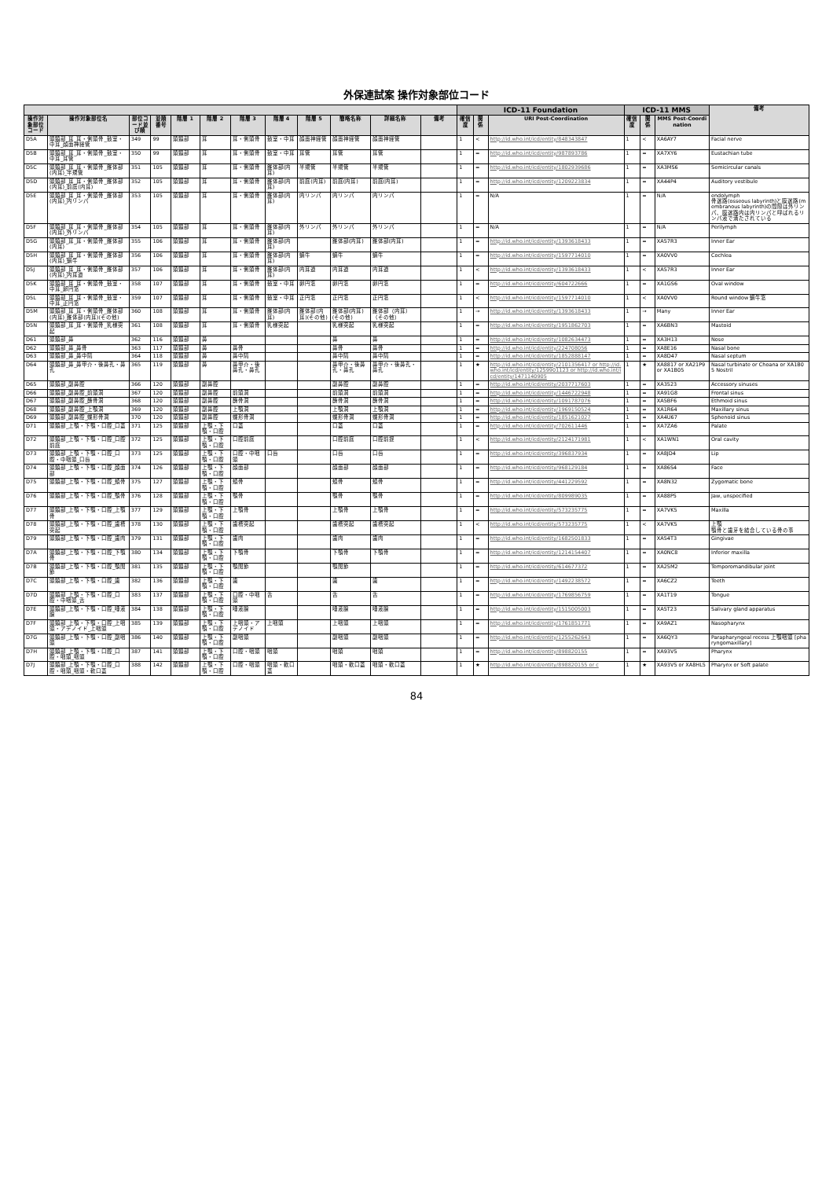外保連試案 操作対象部位コード
| | | | | | | | | | | | | ICD-11 Foundation | | | ICD-11 MMS | | | 備考 |
| --- | --- | --- | --- | --- | --- | --- | --- | --- | --- | --- | --- | --- | --- | --- | --- | --- | --- | --- |
| 操作対象部位コード | 操作対象部位名 | 部位コード並び順 | 並順番号 | 階層 1 | 階層 2 | 階層 3 | 階層 4 | 階層 5 | 簡略名称 | 詳細名称 | 備考 | 確信度 | 関係 | URI Post-Coordination | 確信度 | 関係 | MMS Post-Coordination | |
| D5A | 頭頸部_耳_耳・側頭骨_鼓室・中耳_顔面神経管 | 349 | 99 | 頭頸部 | 耳 | 耳・側頭骨 | 鼓室・中耳 | 顔面神経管 | 顔面神経管 | 顔面神経管 | | 1 | < | http://id.who.int/icd/entity/848343847 | 1 | < | XA6AY7 | Facial nerve |
| D5B | 頭頸部_耳_耳・側頭骨_鼓室・中耳_耳管 | 350 | 99 | 頭頸部 | 耳 | 耳・側頭骨 | 鼓室・中耳 | 耳管 | 耳管 | 耳管 | | 1 | = | http://id.who.int/icd/entity/987893786 | 1 | = | XA7XY6 | Eustachian tube |
| D5C | 頭頸部_耳_耳・側頭骨_錐体部(内耳)_半規管 | 351 | 105 | 頭頸部 | 耳 | 耳・側頭骨 | 錐体部(内耳) | 半規管 | 半規管 | 半規管 | | 1 | = | http://id.who.int/icd/entity/1802939686 | 1 | = | XA3MS6 | Semicircular canals |
| D5D | 頭頸部_耳_耳・側頭骨_錐体部(内耳)_前庭(内耳) | 352 | 105 | 頭頸部 | 耳 | 耳・側頭骨 | 錐体部(内耳) | 前庭(内耳) | 前庭(内耳) | 前庭(内耳) | | 1 | = | http://id.who.int/icd/entity/1209223834 | 1 | = | XA44P4 | Auditory vestibule |
| D5E | 頭頸部_耳_耳・側頭骨_錐体部(内耳)_内リンパ | 353 | 105 | 頭頸部 | 耳 | 耳・側頭骨 | 錐体部(内耳) | 内リンパ | 内リンパ | 内リンパ | | 1 | = | N/A | 1 | = | N/A | endolymph 骨迷路(osseous labyrinth)と膜迷路(membranous labyrinth)の間隙は外リンパ、膜迷路内は内リンパと呼ばれるリンパ液で満たされている |
| D5F | 頭頸部_耳_耳・側頭骨_錐体部(内耳)_外リンパ | 354 | 105 | 頭頸部 | 耳 | 耳・側頭骨 | 錐体部(内耳) | 外リンパ | 外リンパ | 外リンパ | | 1 | = | N/A | 1 | = | N/A | Perilymph |
| D5G | 頭頸部_耳_耳・側頭骨_錐体部(内耳) | 355 | 106 | 頭頸部 | 耳 | 耳・側頭骨 | 錐体部(内耳) | | 錐体部(内耳) | 錐体部(内耳) | | 1 | = | http://id.who.int/icd/entity/1393618433 | 1 | = | XA57R3 | Inner Ear |
| D5H | 頭頸部_耳_耳・側頭骨_錐体部(内耳)_蝸牛 | 356 | 106 | 頭頸部 | 耳 | 耳・側頭骨 | 錐体部(内耳) | 蝸牛 | 蝸牛 | 蝸牛 | | 1 | = | http://id.who.int/icd/entity/1597714010 | 1 | = | XA0VV0 | Cochlea |
| D5J | 頭頸部_耳_耳・側頭骨_錐体部(内耳)_内耳道 | 357 | 106 | 頭頸部 | 耳 | 耳・側頭骨 | 錐体部(内耳) | 内耳道 | 内耳道 | 内耳道 | | 1 | < | http://id.who.int/icd/entity/1393618433 | 1 | < | XA57R3 | Inner Ear |
| D5K | 頭頸部_耳_耳・側頭骨_鼓室・中耳_卵円窓 | 358 | 107 | 頭頸部 | 耳 | 耳・側頭骨 | 鼓室・中耳 | 卵円窓 | 卵円窓 | 卵円窓 | | 1 | = | http://id.who.int/icd/entity/604722666 | 1 | = | XA1GS6 | Oval window |
| D5L | 頭頸部_耳_耳・側頭骨_鼓室・中耳_正円窓 | 359 | 107 | 頭頸部 | 耳 | 耳・側頭骨 | 鼓室・中耳 | 正円窓 | 正円窓 | 正円窓 | | 1 | < | http://id.who.int/icd/entity/1597714010 | 1 | < | XA0VV0 | Round window 蝸牛窓 |
| D5M | 頭頸部_耳_耳・側頭骨_錐体部(内耳)_錐体部(内耳)(その他) | 360 | 108 | 頭頸部 | 耳 | 耳・側頭骨 | 錐体部(内耳) | 錐体部(内耳)(その他) | 錐体部(内耳)(その他) | 錐体部（内耳）（その他） | | 1 | → | http://id.who.int/icd/entity/1393618433 | 1 | → | Many | Inner Ear |
| D5N | 頭頸部_耳_耳・側頭骨_乳様突起 | 361 | 108 | 頭頸部 | 耳 | 耳・側頭骨 | 乳様突起 | | 乳様突起 | 乳様突起 | | 1 | = | http://id.who.int/icd/entity/1951862703 | 1 | = | XA6BN3 | Mastoid |
| D61 | 頭頸部_鼻 | 362 | 116 | 頭頸部 | 鼻 | | | | 鼻 | 鼻 | | 1 | = | http://id.who.int/icd/entity/1082634473 | 1 | = | XA3H13 | Nose |
| D62 | 頭頸部_鼻_鼻骨 | 363 | 117 | 頭頸部 | 鼻 | 鼻骨 | | | 鼻骨 | 鼻骨 | | 1 | = | http://id.who.int/icd/entity/224708056 | 1 | = | XA8E16 | Nasal bone |
| D63 | 頭頸部_鼻_鼻中隔 | 364 | 118 | 頭頸部 | 鼻 | 鼻中隔 | | | 鼻中隔 | 鼻中隔 | | 1 | = | http://id.who.int/icd/entity/1852888147 | 1 | = | XA8D47 | Nasal septum |
| D64 | 頭頸部_鼻_鼻甲介・後鼻孔・鼻孔 | 365 | 119 | 頭頸部 | 鼻 | 鼻甲介・後鼻孔・鼻孔 | | | 鼻甲介・後鼻孔・鼻孔 | 鼻甲介・後鼻孔・鼻孔 | | 1 | ★ | http://id.who.int/icd/entity/2101356417 or http://id.who.int/icd/entity/1259901123 or http://id.who.int/icd/entity/1471140905 | 1 | ★ | XA8817 or XA21P9 or XA1B05 | Nasal turbinate or Choana or XA1B05 Nostril |
| D65 | 頭頸部_副鼻腔 | 366 | 120 | 頭頸部 | 副鼻腔 | | | | 副鼻腔 | 副鼻腔 | | 1 | = | http://id.who.int/icd/entity/2037717603 | 1 | = | XA3523 | Accessory sinuses |
| D66 | 頭頸部_副鼻腔_前頭洞 | 367 | 120 | 頭頸部 | 副鼻腔 | 前頭洞 | | | 前頭洞 | 前頭洞 | | 1 | = | http://id.who.int/icd/entity/1446722948 | 1 | = | XA91G8 | Frontal sinus |
| D67 | 頭頸部_副鼻腔_篩骨洞 | 368 | 120 | 頭頸部 | 副鼻腔 | 篩骨洞 | | | 篩骨洞 | 篩骨洞 | | 1 | = | http://id.who.int/icd/entity/1091787076 | 1 | = | XA5BF6 | Ethmoid sinus |
| D68 | 頭頸部_副鼻腔_上顎洞 | 369 | 120 | 頭頸部 | 副鼻腔 | 上顎洞 | | | 上顎洞 | 上顎洞 | | 1 | = | http://id.who.int/icd/entity/1969150524 | 1 | = | XA1R64 | Maxillary sinus |
| D69 | 頭頸部_副鼻腔_蝶形骨洞 | 370 | 120 | 頭頸部 | 副鼻腔 | 蝶形骨洞 | | | 蝶形骨洞 | 蝶形骨洞 | | 1 | = | http://id.who.int/icd/entity/1851621027 | 1 | = | XA4U67 | Sphenoid sinus |
| D71 | 頭頸部_上顎・下顎・口腔_口蓋 | 371 | 125 | 頭頸部 | 上顎・下顎・口腔 | 口蓋 | | | 口蓋 | 口蓋 | | 1 | = | http://id.who.int/icd/entity/702611446 | 1 | = | XA7ZA6 | Palate |
| D72 | 頭頸部_上顎・下顎・口腔_口腔前庭 | 372 | 125 | 頭頸部 | 上顎・下顎・口腔 | 口腔前庭 | | | 口腔前庭 | 口腔前提 | | 1 | < | http://id.who.int/icd/entity/2124171981 | 1 | < | XA1WN1 | Oral cavity |
| D73 | 頭頸部_上顎・下顎・口腔_口腔・中咽頭_口唇 | 373 | 125 | 頭頸部 | 上顎・下顎・口腔 | 口腔・中咽頭 | 口唇 | | 口唇 | 口唇 | | 1 | = | http://id.who.int/icd/entity/396837934 | 1 | = | XA8JD4 | Lip |
| D74 | 頭頸部_上顎・下顎・口腔_顔面部 | 374 | 126 | 頭頸部 | 上顎・下顎・口腔 | 顔面部 | | | 顔面部 | 顔面部 | | 1 | = | http://id.who.int/icd/entity/968129184 | 1 | = | XA86S4 | Face |
| D75 | 頭頸部_上顎・下顎・口腔_頬骨 | 375 | 127 | 頭頸部 | 上顎・下顎・口腔 | 頬骨 | | | 頬骨 | 頬骨 | | 1 | = | http://id.who.int/icd/entity/441229592 | 1 | = | XA8N32 | Zygomatic bone |
| D76 | 頭頸部_上顎・下顎・口腔_顎骨 | 376 | 128 | 頭頸部 | 上顎・下顎・口腔 | 顎骨 | | | 顎骨 | 顎骨 | | 1 | = | http://id.who.int/icd/entity/809989035 | 1 | = | XA88P5 | Jaw, unspecified |
| D77 | 頭頸部_上顎・下顎・口腔_上顎骨 | 377 | 129 | 頭頸部 | 上顎・下顎・口腔 | 上顎骨 | | | 上顎骨 | 上顎骨 | | 1 | = | http://id.who.int/icd/entity/573235775 | 1 | = | XA7VK5 | Maxilla |
| D78 | 頭頸部_上顎・下顎・口腔_歯槽突起 | 378 | 130 | 頭頸部 | 上顎・下顎・口腔 | 歯槽突起 | | | 歯槽突起 | 歯槽突起 | | 1 | < | http://id.who.int/icd/entity/573235775 | 1 | < | XA7VK5 | 上顎 顎骨と歯牙を結合している骨の事 |
| D79 | 頭頸部_上顎・下顎・口腔_歯肉 | 379 | 131 | 頭頸部 | 上顎・下顎・口腔 | 歯肉 | | | 歯肉 | 歯肉 | | 1 | = | http://id.who.int/icd/entity/1682501833 | 1 | = | XA54T3 | Gingivae |
| D7A | 頭頸部_上顎・下顎・口腔_下顎骨 | 380 | 134 | 頭頸部 | 上顎・下顎・口腔 | 下顎骨 | | | 下顎骨 | 下顎骨 | | 1 | = | http://id.who.int/icd/entity/1214154407 | 1 | = | XA0NC8 | Inferior maxilla |
| D7B | 頭頸部_上顎・下顎・口腔_顎関節 | 381 | 135 | 頭頸部 | 上顎・下顎・口腔 | 顎関節 | | | 顎関節 | | | 1 | = | http://id.who.int/icd/entity/614677372 | 1 | = | XA25M2 | Temporomandibular joint |
| D7C | 頭頸部_上顎・下顎・口腔_歯 | 382 | 136 | 頭頸部 | 上顎・下顎・口腔 | 歯 | | | 歯 | 歯 | | 1 | = | http://id.who.int/icd/entity/1492238572 | 1 | = | XA6CZ2 | Teeth |
| D7D | 頭頸部_上顎・下顎・口腔_口腔・中咽頭_舌 | 383 | 137 | 頭頸部 | 上顎・下顎・口腔 | 口腔・中咽頭 | 舌 | | 舌 | 舌 | | 1 | = | http://id.who.int/icd/entity/1769856759 | 1 | = | XA1T19 | Tongue |
| D7E | 頭頸部_上顎・下顎・口腔_唾液腺 | 384 | 138 | 頭頸部 | 上顎・下顎・口腔 | 唾液腺 | | | 唾液腺 | 唾液腺 | | 1 | = | http://id.who.int/icd/entity/1515005003 | 1 | = | XA5T23 | Salivary gland apparatus |
| D7F | 頭頸部_上顎・下顎・口腔_上咽頭・アデノイド_上咽頭 | 385 | 139 | 頭頸部 | 上顎・下顎・口腔 | 上咽頭・アデノイド | 上咽頭 | | 上咽頭 | 上咽頭 | | 1 | = | http://id.who.int/icd/entity/1761851771 | 1 | = | XA9AZ1 | Nasopharynx |
| D7G | 頭頸部_上顎・下顎・口腔_副咽頭 | 386 | 140 | 頭頸部 | 上顎・下顎・口腔 | 副咽頭 | | | 副咽頭 | 副咽頭 | | 1 | = | http://id.who.int/icd/entity/1255262643 | 1 | = | XA6QY3 | Parapharyngeal recess 上顎咽頭 [pharyngomaxillary] |
| D7H | 頭頸部_上顎・下顎・口腔_口腔・咽頭_咽頭 | 387 | 141 | 頭頸部 | 上顎・下顎・口腔 | 口腔・咽頭 | 咽頭 | | 咽頭 | 咽頭 | | 1 | = | http://id.who.int/icd/entity/898820155 | 1 | = | XA93V5 | Pharynx |
| D7J | 頭頸部_上顎・下顎・口腔_口腔・咽頭_咽頭・軟口蓋 | 388 | 142 | 頭頸部 | 上顎・下顎・口腔 | 口腔・咽頭 | 咽頭・軟口蓋 | | 咽頭・軟口蓋 | 咽頭・軟口蓋 | | 1 | ★ | http://id.who.int/icd/entity/898820155 or c | 1 | ★ | XA93V5 or XA8HL5 | Pharynx or Soft palate |
84